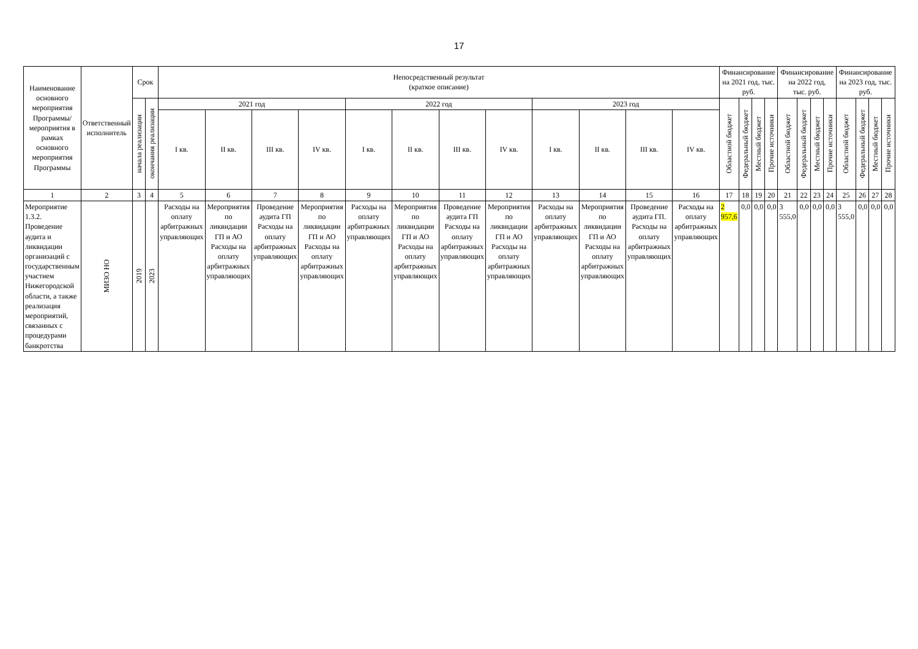17
| Наименование основного мероприятия Программы/ мероприятия в рамках основного мероприятия Программы | Ответственный исполнитель | Срок | | Непосредственный результат (краткое описание) | | | | | | | | | | | | Финансирование на 2021 год, тыс. руб. | | | | Финансирование на 2022 год, тыс. руб. | | | | Финансирование на 2023 год, тыс. руб. | | | |
| --- | --- | --- | --- | --- | --- | --- | --- | --- | --- | --- | --- | --- | --- | --- | --- | --- | --- | --- | --- | --- | --- | --- | --- | --- | --- | --- | --- |
| | | начала реализации | окончания реализации | 2021 год | | | | 2022 год | | | | 2023 год | | | | Областной бюджет | Федеральный бюджет | Местный бюджет | Прочие источники | Областной бюджет | Федеральный бюджет | Местный бюджет | Прочие источники | Областной бюджет | Федеральный бюджет | Местный бюджет | Прочие источники |
| | | | | I кв. | II кв. | III кв. | IV кв. | I кв. | II кв. | III кв. | IV кв. | I кв. | II кв. | III кв. | IV кв. | | | | | | | | | | | | |
| 1 | 2 | 3 | 4 | 5 | 6 | 7 | 8 | 9 | 10 | 11 | 12 | 13 | 14 | 15 | 16 | 17 | 18 | 19 | 20 | 21 | 22 | 23 | 24 | 25 | 26 | 27 | 28 |
| Мероприятие 1.3.2. Проведение аудита и ликвидации организаций с государственным участием Нижегородской области, а также реализация мероприятий, связанных с процедурами банкротства | МИЗО НО | 2019 | 2023 | Расходы на оплату арбитражных управляющих | Мероприятия по ликвидации ГП и АО Расходы на оплату арбитражных управляющих | Проведение аудита ГП Расходы на оплату арбитражных управляющих | Мероприятия по ликвидации ГП и АО Расходы на оплату арбитражных управляющих | Расходы на оплату арбитражных управляющих | Мероприятия по ликвидации ГП и АО Расходы на оплату арбитражных управляющих | Проведение аудита ГП Расходы на оплату арбитражных управляющих | Мероприятия по ликвидации ГП и АО Расходы на оплату арбитражных управляющих | Расходы на оплату арбитражных управляющих | Мероприятия по ликвидации ГП и АО Расходы на оплату арбитражных управляющих | Проведение аудита ГП. Расходы на оплату арбитражных управляющих | Расходы на оплату арбитражных управляющих | 2 957,6 | 0,0 | 0,0 | 0,0 | 3 555,0 | 0,0 | 0,0 | 0,0 | 3 555,0 | 0,0 | 0,0 | 0,0 |